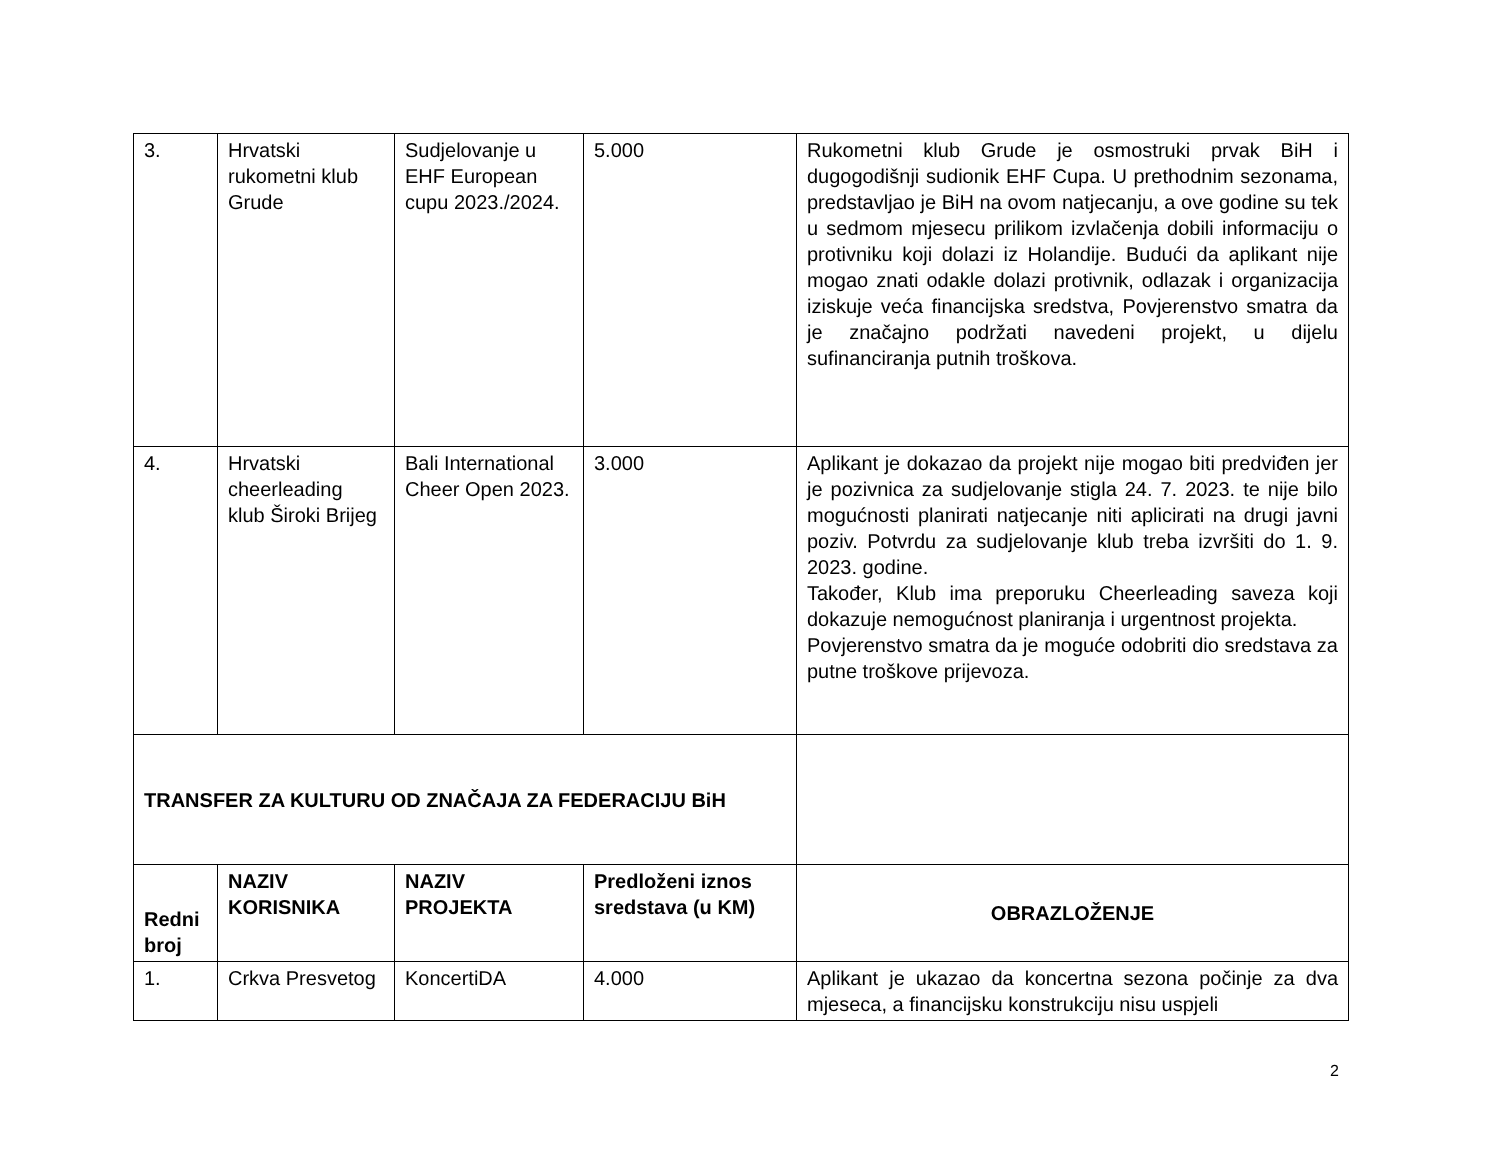| 3. | Hrvatski rukometni klub Grude | Sudjelovanje u EHF European cupu 2023./2024. | 5.000 | Rukometni klub Grude je osmostruki prvak BiH i dugogodišnji sudionik EHF Cupa. U prethodnim sezonama, predstavljao je BiH na ovom natjecanju, a ove godine su tek u sedmom mjesecu prilikom izvlačenja dobili informaciju o protivniku koji dolazi iz Holandije. Budući da aplikant nije mogao znati odakle dolazi protivnik, odlazak i organizacija iziskuje veća financijska sredstva, Povjerenstvo smatra da je značajno podržati navedeni projekt, u dijelu sufinanciranja putnih troškova. |
| 4. | Hrvatski cheerleading klub Široki Brijeg | Bali International Cheer Open 2023. | 3.000 | Aplikant je dokazao da projekt nije mogao biti predviđen jer je pozivnica za sudjelovanje stigla 24. 7. 2023. te nije bilo mogućnosti planirati natjecanje niti aplicirati na drugi javni poziv. Potvrdu za sudjelovanje klub treba izvršiti do 1. 9. 2023. godine. Također, Klub ima preporuku Cheerleading saveza koji dokazuje nemogućnost planiranja i urgentnost projekta. Povjerenstvo smatra da je moguće odobriti dio sredstava za putne troškove prijevoza. |
| TRANSFER ZA KULTURU OD ZNAČAJA ZA FEDERACIJU BiH | | | | |
| Redni broj | NAZIV KORISNIKA | NAZIV PROJEKTA | Predloženi iznos sredstava (u KM) | OBRAZLOŽENJE |
| 1. | Crkva Presvetog | KoncertiDA | 4.000 | Aplikant je ukazao da koncertna sezona počinje za dva mjeseca, a financijsku konstrukciju nisu uspjeli |
2